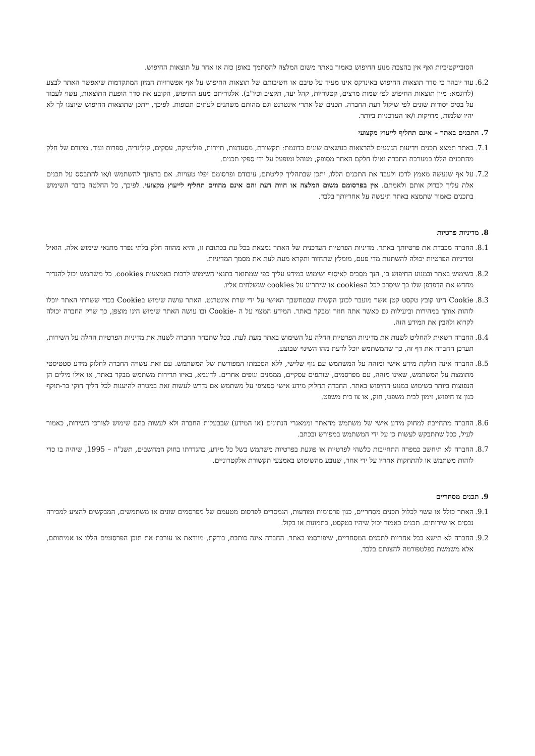הסובייקטיביות ואף אין בהצבת מנוע החיפוש כאמור באתר משום המלצה להסתמך באופן כזה או אחר על תוצאות החיפוש.
6.2.
עוד יובהר כי סדר תוצאות החיפוש באינדקס אינו מעיד על טיבם או חשיבותם של תוצאות החיפוש על אף אפשרויות המיון המתקדמות שיאפשר האתר לבצע (לדוגמא: מיון תוצאות החיפוש לפי שמות מרצים, קטגוריות, קהל יעד, תקציב וכיו"ב). אלגוריתם מנוע החיפוש, הקובע את סדר הופעת התוצאות, עשוי לעבוד על בסיס יסודות שונים לפי שיקול דעת החברה. תכנים של אתרי אינטרנט וגם מהותם משתנים לעתים תכופות. לפיכך, ייתכן שתוצאות החיפוש שיוצגו לך לא יהיו שלמות, מדויקות ו/או העדכניות ביותר.
7. התכנים באתר – אינם תחליף לייעוץ מקצועי
7.1.
באתר תמצא תכנים וידיעות הנוגעים להרצאות בנושאים שונים כדוגמת: תקשורת, מסעדנות, תיירות, פוליטיקה, עסקים, קולינריה, ספרות ועוד. מקורם של חלק מהתכנים הללו במערכת החברה ואילו חלקם האחר מסופק, מנוהל ומופעל על ידי ספקי תכנים.
7.2.
על אף שנעשה מאמץ לרכז ולעבד את התכנים הללו, יתכן שבתהליך קליטתם, עיבודם ופרסומם יפלו טעויות. אם ברצונך להשתמש ו/או להתבסס על תכנים אלה עליך לבדוק אותם ולאמתם. אין בפרסומם משום המלצה או חוות דעת והם אינם מהווים תחליף לייעוץ מקצועי. לפיכך, כל החלטה בדבר השימוש בתכנים כאמור שתמצא באתר תיעשה על אחריותך בלבד.
8. מדיניות פרטיות
8.1.
החברה מכבדת את פרטיותך באתר. מדיניות הפרטיות העדכנית של האתר נמצאת בכל עת בכתובת זו, והיא מהווה חלק בלתי נפרד מתנאי שימוש אלה. הואיל ומדיניות הפרטיות יכולה להשתנות מדי פעם, מומלץ שתחזור ותקרא מעת לעת את מסמך המדיניות.
8.2.
בשימוש באתר ובמנוע החיפוש בו, הנך מסכים לאיסוף ושימוש במידע עליך כפי שמתואר בתנאי השימוש לרבות באמצעות cookies. כל משתמש יכול להגדיר מחדש את הדפדפן שלו כך שיסרב לכל הcookies או שיתריע על cookies שנשלחים אליו.
8.3.
Cookie הינו קובץ טקסט קטן אשר מועבר לכונן הקשיח שבמחשבך האישי על ידי שרת אינטרנט. האתר עושה שימוש בCookie בכדי ששרתי האתר יוכלו לזהות אותך במהירות וביעילות גם כאשר אתה חוזר ומבקר באתר. המידע המצוי על ה -Cookie ובו עושה האתר שימוש הינו מוצפן, כך שרק החברה יכולה לקרוא ולהבין את המידע הזה.
8.4.
החברה רשאית להחליט לשנות את מדיניות הפרטיות החלה על השימוש באתר מעת לעת. ככל שתבחר החברה לשנות את מדיניות הפרטיות החלה על השירות, תעדכן החברה את דף זה, כך שהמשתמש יוכל לדעת מהו השינוי שבוצע.
8.5.
החברה אינה חולקת מידע אישי ומזהה על המשתמש עם גוף שלישי, ללא הסכמתו המפורשת של המשתמש. עם זאת עשויה החברה לחלוק מידע סטטיסטי מתומצת על המשתמש, שאינו מזהה, עם מפרסמים, שותפים עסקיים, מממנים וגופים אחרים. לדוגמא, באיזו תדירות משתמש מבקר באתר, או אילו מילים הן הנפוצות ביותר בשימוש במנוע החיפוש באתר. החברה תחלוק מידע אישי ספציפי על משתמש אם נדרש לעשות זאת במטרה להיענות לכל הליך חוקי בר-תוקף כגון צו חיפוש, זימון לבית משפט, חוק, או צו בית משפט.
8.6.
החברה מתחייבת למחוק מידע אישי של משתמש מהאתר וממאגרי הנתונים (או המידע) שבבעלות החברה ולא לעשות בהם שימוש לצורכי השירות, כאמור לעיל, ככל שתתבקש לעשות כן על ידי המשתמש במפורש ובכתב.
8.7.
החברה לא תיחשב כמפרה התחייבות כלשהי לפרטיות או פוגעת בפרטיות משתמש בשל כל מידע, כהגדרתו בחוק המחשבים, תשנ"ה – 1995, שיהיה בו כדי לזהות משתמש או להתחקות אחריו על ידי אחר, שנובע מהשימוש באמצעי תקשורת אלקטרוניים.
9. תכנים מסחריים
9.1.
האתר כולל או עשוי לכלול תכנים מסחריים, כגון פרסומות ומודעות, הנמסרים לפרסום מטעמם של מפרסמים שונים או משתמשים, המבקשים להציע למכירה נכסים או שירותים. תכנים כאמור יכול שיהיו בטקסט, בתמונות או בקול.
9.2.
החברה לא תישא בכל אחריות לתכנים המסחריים, שיפורסמו באתר. החברה אינה כותבת, בודקת, מוודאת או עורכת את תוכן הפרסומים הללו או אמיתותם, אלא משמשת כפלטפורמה להצגתם בלבד.